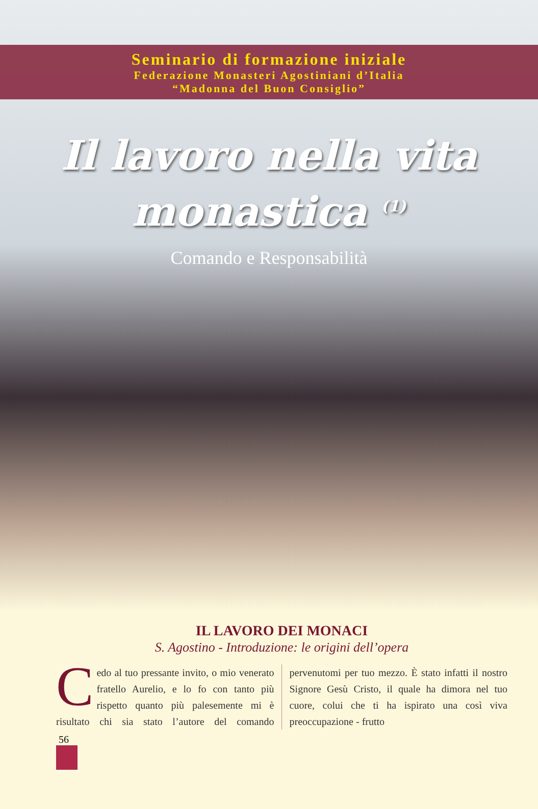Seminario di formazione iniziale
Federazione Monasteri Agostiniani d’Italia
“Madonna del Buon Consiglio”
Il lavoro nella vita
monastica <sup>(1)</sup>
Comando e Responsabilità
IL LAVORO DEI MONACI
S. Agostino - Introduzione: le origini dell’opera
Cedo al tuo pressante invito, o mio venerato fratello Aurelio, e lo fo con tanto più rispetto quanto più palesemente mi è risultato chi sia stato l’autore del comando pervenutomi per tuo mezzo. È stato infatti il nostro Signore Gesù Cristo, il quale ha dimora nel tuo cuore, colui che ti ha ispirato una così viva preoccupazione - frutto
56